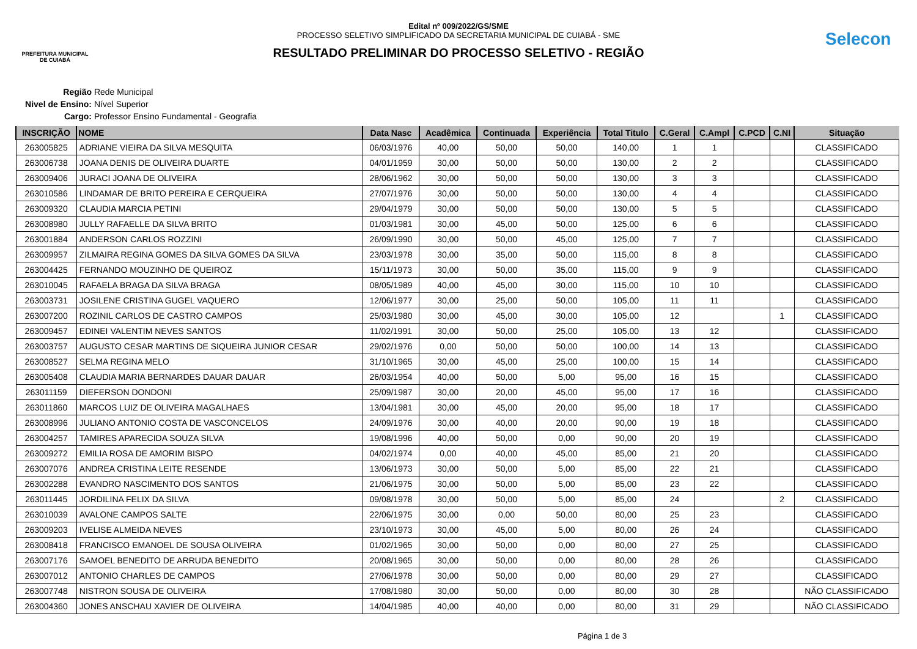PREFEITURA MUNICIPAL DE CUIABÁ
Edital nº 009/2022/GS/SME
PROCESSO SELETIVO SIMPLIFICADO DA SECRETARIA MUNICIPAL DE CUIABÁ - SME
RESULTADO PRELIMINAR DO PROCESSO SELETIVO - REGIÃO
Selecon
Região Rede Municipal
Nivel de Ensino: Nível Superior
Cargo: Professor Ensino Fundamental - Geografia
| INSCRIÇÃO | NOME | Data Nasc | Acadêmica | Continuada | Experiência | Total Titulo | C.Geral | C.Ampl | C.PCD | C.NI | Situação |
| --- | --- | --- | --- | --- | --- | --- | --- | --- | --- | --- | --- |
| 263005825 | ADRIANE VIEIRA DA SILVA MESQUITA | 06/03/1976 | 40,00 | 50,00 | 50,00 | 140,00 | 1 | 1 | | | CLASSIFICADO |
| 263006738 | JOANA DENIS DE OLIVEIRA DUARTE | 04/01/1959 | 30,00 | 50,00 | 50,00 | 130,00 | 2 | 2 | | | CLASSIFICADO |
| 263009406 | JURACI JOANA DE OLIVEIRA | 28/06/1962 | 30,00 | 50,00 | 50,00 | 130,00 | 3 | 3 | | | CLASSIFICADO |
| 263010586 | LINDAMAR DE BRITO PEREIRA E CERQUEIRA | 27/07/1976 | 30,00 | 50,00 | 50,00 | 130,00 | 4 | 4 | | | CLASSIFICADO |
| 263009320 | CLAUDIA MARCIA PETINI | 29/04/1979 | 30,00 | 50,00 | 50,00 | 130,00 | 5 | 5 | | | CLASSIFICADO |
| 263008980 | JULLY RAFAELLE DA SILVA BRITO | 01/03/1981 | 30,00 | 45,00 | 50,00 | 125,00 | 6 | 6 | | | CLASSIFICADO |
| 263001884 | ANDERSON CARLOS ROZZINI | 26/09/1990 | 30,00 | 50,00 | 45,00 | 125,00 | 7 | 7 | | | CLASSIFICADO |
| 263009957 | ZILMAIRA REGINA GOMES DA SILVA GOMES DA SILVA | 23/03/1978 | 30,00 | 35,00 | 50,00 | 115,00 | 8 | 8 | | | CLASSIFICADO |
| 263004425 | FERNANDO MOUZINHO DE QUEIROZ | 15/11/1973 | 30,00 | 50,00 | 35,00 | 115,00 | 9 | 9 | | | CLASSIFICADO |
| 263010045 | RAFAELA BRAGA DA SILVA BRAGA | 08/05/1989 | 40,00 | 45,00 | 30,00 | 115,00 | 10 | 10 | | | CLASSIFICADO |
| 263003731 | JOSILENE CRISTINA GUGEL VAQUERO | 12/06/1977 | 30,00 | 25,00 | 50,00 | 105,00 | 11 | 11 | | | CLASSIFICADO |
| 263007200 | ROZINIL CARLOS DE CASTRO CAMPOS | 25/03/1980 | 30,00 | 45,00 | 30,00 | 105,00 | 12 | | | 1 | CLASSIFICADO |
| 263009457 | EDINEI VALENTIM NEVES SANTOS | 11/02/1991 | 30,00 | 50,00 | 25,00 | 105,00 | 13 | 12 | | | CLASSIFICADO |
| 263003757 | AUGUSTO CESAR MARTINS DE SIQUEIRA JUNIOR CESAR | 29/02/1976 | 0,00 | 50,00 | 50,00 | 100,00 | 14 | 13 | | | CLASSIFICADO |
| 263008527 | SELMA REGINA MELO | 31/10/1965 | 30,00 | 45,00 | 25,00 | 100,00 | 15 | 14 | | | CLASSIFICADO |
| 263005408 | CLAUDIA MARIA BERNARDES DAUAR DAUAR | 26/03/1954 | 40,00 | 50,00 | 5,00 | 95,00 | 16 | 15 | | | CLASSIFICADO |
| 263011159 | DIEFERSON DONDONI | 25/09/1987 | 30,00 | 20,00 | 45,00 | 95,00 | 17 | 16 | | | CLASSIFICADO |
| 263011860 | MARCOS LUIZ DE OLIVEIRA MAGALHAES | 13/04/1981 | 30,00 | 45,00 | 20,00 | 95,00 | 18 | 17 | | | CLASSIFICADO |
| 263008996 | JULIANO ANTONIO COSTA DE VASCONCELOS | 24/09/1976 | 30,00 | 40,00 | 20,00 | 90,00 | 19 | 18 | | | CLASSIFICADO |
| 263004257 | TAMIRES APARECIDA SOUZA SILVA | 19/08/1996 | 40,00 | 50,00 | 0,00 | 90,00 | 20 | 19 | | | CLASSIFICADO |
| 263009272 | EMILIA ROSA DE AMORIM BISPO | 04/02/1974 | 0,00 | 40,00 | 45,00 | 85,00 | 21 | 20 | | | CLASSIFICADO |
| 263007076 | ANDREA CRISTINA LEITE RESENDE | 13/06/1973 | 30,00 | 50,00 | 5,00 | 85,00 | 22 | 21 | | | CLASSIFICADO |
| 263002288 | EVANDRO NASCIMENTO DOS SANTOS | 21/06/1975 | 30,00 | 50,00 | 5,00 | 85,00 | 23 | 22 | | | CLASSIFICADO |
| 263011445 | JORDILINA FELIX DA SILVA | 09/08/1978 | 30,00 | 50,00 | 5,00 | 85,00 | 24 | | | 2 | CLASSIFICADO |
| 263010039 | AVALONE CAMPOS SALTE | 22/06/1975 | 30,00 | 0,00 | 50,00 | 80,00 | 25 | 23 | | | CLASSIFICADO |
| 263009203 | IVELISE ALMEIDA NEVES | 23/10/1973 | 30,00 | 45,00 | 5,00 | 80,00 | 26 | 24 | | | CLASSIFICADO |
| 263008418 | FRANCISCO EMANOEL DE SOUSA OLIVEIRA | 01/02/1965 | 30,00 | 50,00 | 0,00 | 80,00 | 27 | 25 | | | CLASSIFICADO |
| 263007176 | SAMOEL BENEDITO DE ARRUDA BENEDITO | 20/08/1965 | 30,00 | 50,00 | 0,00 | 80,00 | 28 | 26 | | | CLASSIFICADO |
| 263007012 | ANTONIO CHARLES DE CAMPOS | 27/06/1978 | 30,00 | 50,00 | 0,00 | 80,00 | 29 | 27 | | | CLASSIFICADO |
| 263007748 | NISTRON SOUSA DE OLIVEIRA | 17/08/1980 | 30,00 | 50,00 | 0,00 | 80,00 | 30 | 28 | | | NÃO CLASSIFICADO |
| 263004360 | JONES ANSCHAU XAVIER DE OLIVEIRA | 14/04/1985 | 40,00 | 40,00 | 0,00 | 80,00 | 31 | 29 | | | NÃO CLASSIFICADO |
Página 1 de 3